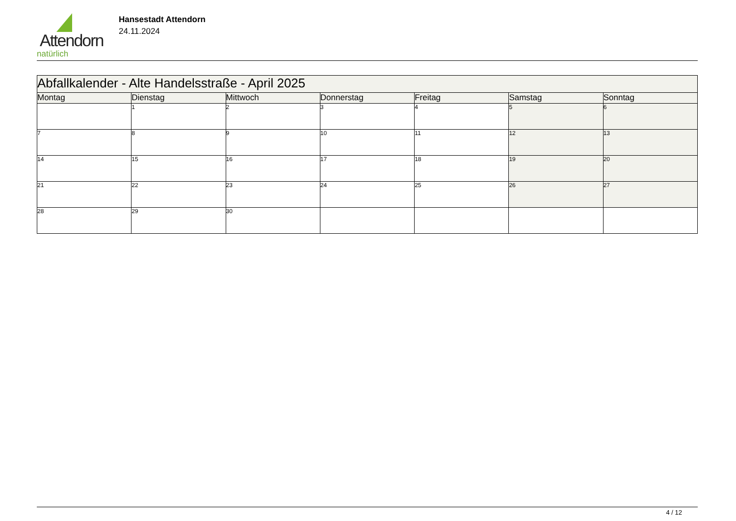Attendorn
natürlich
Hansestadt Attendorn
24.11.2024
| Abfallkalender - Alte Handelsstraße - April 2025 | | | | | | |
| Montag | Dienstag | Mittwoch | Donnerstag | Freitag | Samstag | Sonntag |
| | 1 | 2 | 3 | 4 | 5 | 6 |
| 7 | 8 | 9 | 10 | 11 | 12 | 13 |
| 14 | 15 | 16 | 17 | 18 | 19 | 20 |
| 21 | 22 | 23 | 24 | 25 | 26 | 27 |
| 28 | 29 | 30 | | | | |
4 / 12